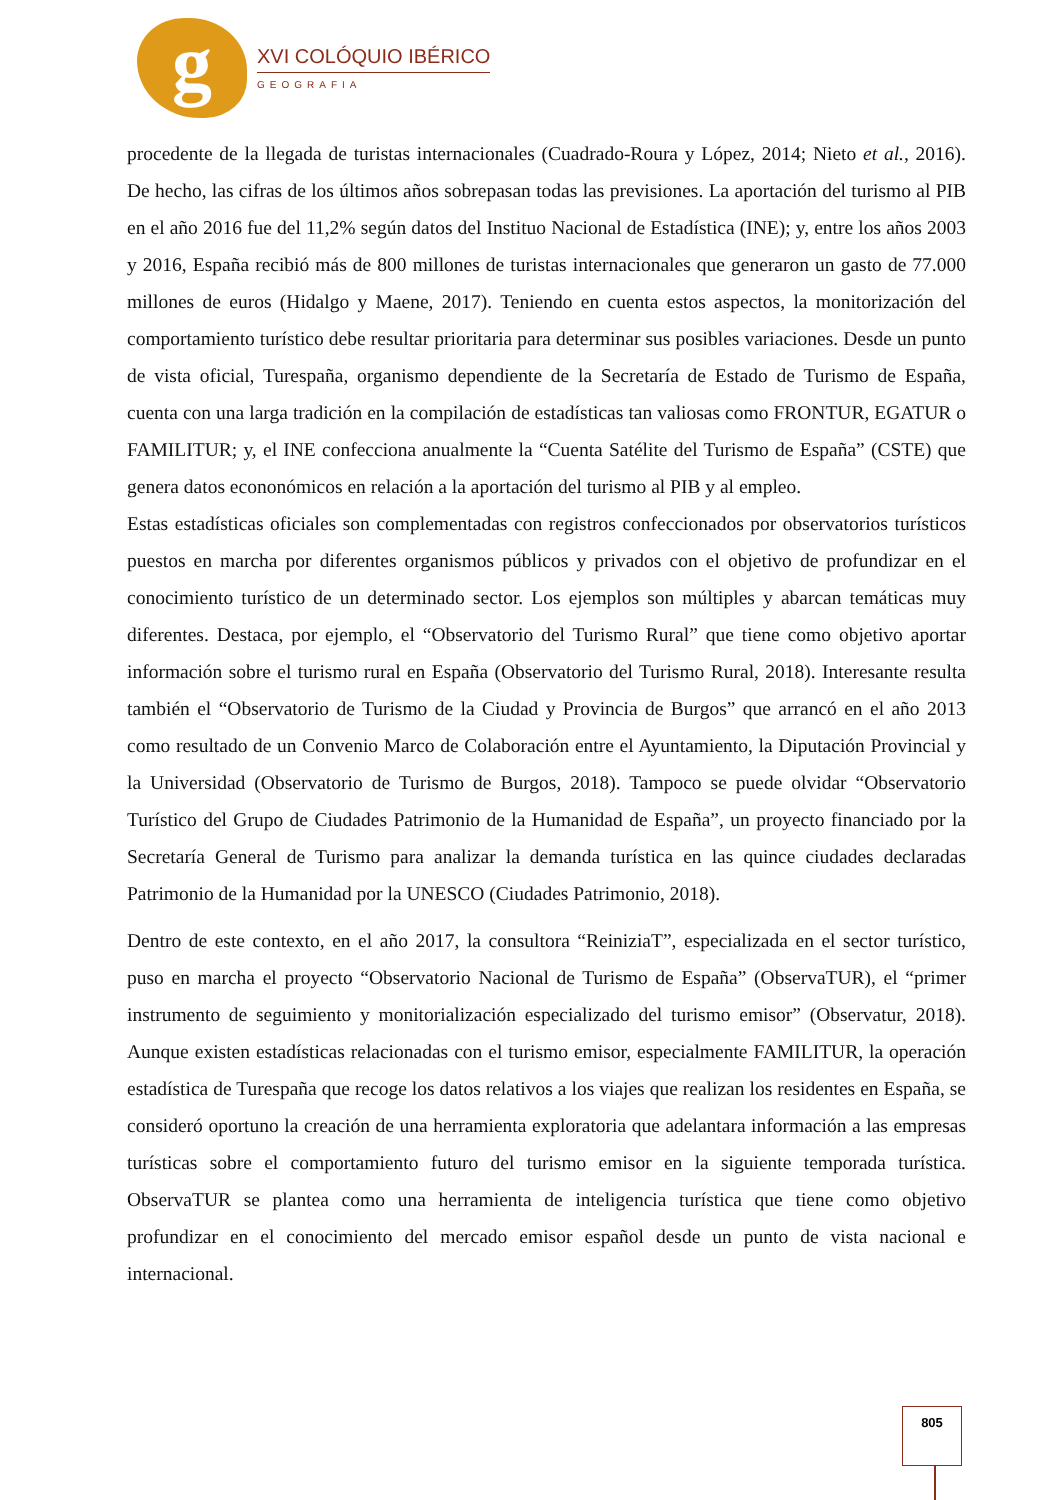g
XVI COLÓQUIO IBÉRICO
GEOGRAFIA
procedente de la llegada de turistas internacionales (Cuadrado-Roura y López, 2014; Nieto et al., 2016). De hecho, las cifras de los últimos años sobrepasan todas las previsiones. La aportación del turismo al PIB en el año 2016 fue del 11,2% según datos del Instituo Nacional de Estadística (INE); y, entre los años 2003 y 2016, España recibió más de 800 millones de turistas internacionales que generaron un gasto de 77.000 millones de euros (Hidalgo y Maene, 2017). Teniendo en cuenta estos aspectos, la monitorización del comportamiento turístico debe resultar prioritaria para determinar sus posibles variaciones. Desde un punto de vista oficial, Turespaña, organismo dependiente de la Secretaría de Estado de Turismo de España, cuenta con una larga tradición en la compilación de estadísticas tan valiosas como FRONTUR, EGATUR o FAMILITUR; y, el INE confecciona anualmente la “Cuenta Satélite del Turismo de España” (CSTE) que genera datos econonómicos en relación a la aportación del turismo al PIB y al empleo.
Estas estadísticas oficiales son complementadas con registros confeccionados por observatorios turísticos puestos en marcha por diferentes organismos públicos y privados con el objetivo de profundizar en el conocimiento turístico de un determinado sector. Los ejemplos son múltiples y abarcan temáticas muy diferentes. Destaca, por ejemplo, el “Observatorio del Turismo Rural” que tiene como objetivo aportar información sobre el turismo rural en España (Observatorio del Turismo Rural, 2018). Interesante resulta también el “Observatorio de Turismo de la Ciudad y Provincia de Burgos” que arrancó en el año 2013 como resultado de un Convenio Marco de Colaboración entre el Ayuntamiento, la Diputación Provincial y la Universidad (Observatorio de Turismo de Burgos, 2018). Tampoco se puede olvidar “Observatorio Turístico del Grupo de Ciudades Patrimonio de la Humanidad de España”, un proyecto financiado por la Secretaría General de Turismo para analizar la demanda turística en las quince ciudades declaradas Patrimonio de la Humanidad por la UNESCO (Ciudades Patrimonio, 2018).
Dentro de este contexto, en el año 2017, la consultora “ReiniziaT”, especializada en el sector turístico, puso en marcha el proyecto “Observatorio Nacional de Turismo de España” (ObservaTUR), el “primer instrumento de seguimiento y monitorialización especializado del turismo emisor” (Observatur, 2018). Aunque existen estadísticas relacionadas con el turismo emisor, especialmente FAMILITUR, la operación estadística de Turespaña que recoge los datos relativos a los viajes que realizan los residentes en España, se consideró oportuno la creación de una herramienta exploratoria que adelantara información a las empresas turísticas sobre el comportamiento futuro del turismo emisor en la siguiente temporada turística. ObservaTUR se plantea como una herramienta de inteligencia turística que tiene como objetivo profundizar en el conocimiento del mercado emisor español desde un punto de vista nacional e internacional.
805